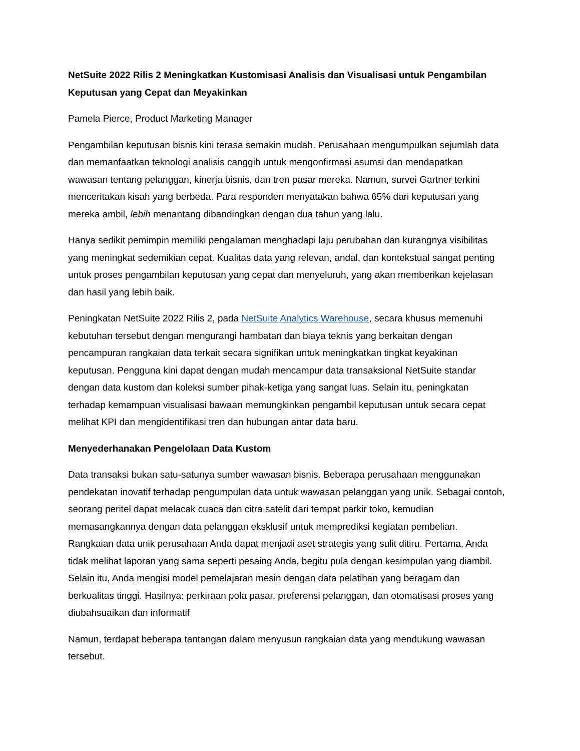NetSuite 2022 Rilis 2 Meningkatkan Kustomisasi Analisis dan Visualisasi untuk Pengambilan Keputusan yang Cepat dan Meyakinkan
Pamela Pierce, Product Marketing Manager
Pengambilan keputusan bisnis kini terasa semakin mudah. Perusahaan mengumpulkan sejumlah data dan memanfaatkan teknologi analisis canggih untuk mengonfirmasi asumsi dan mendapatkan wawasan tentang pelanggan, kinerja bisnis, dan tren pasar mereka. Namun, survei Gartner terkini menceritakan kisah yang berbeda. Para responden menyatakan bahwa 65% dari keputusan yang mereka ambil, lebih menantang dibandingkan dengan dua tahun yang lalu.
Hanya sedikit pemimpin memiliki pengalaman menghadapi laju perubahan dan kurangnya visibilitas yang meningkat sedemikian cepat. Kualitas data yang relevan, andal, dan kontekstual sangat penting untuk proses pengambilan keputusan yang cepat dan menyeluruh, yang akan memberikan kejelasan dan hasil yang lebih baik.
Peningkatan NetSuite 2022 Rilis 2, pada NetSuite Analytics Warehouse, secara khusus memenuhi kebutuhan tersebut dengan mengurangi hambatan dan biaya teknis yang berkaitan dengan pencampuran rangkaian data terkait secara signifikan untuk meningkatkan tingkat keyakinan keputusan. Pengguna kini dapat dengan mudah mencampur data transaksional NetSuite standar dengan data kustom dan koleksi sumber pihak-ketiga yang sangat luas. Selain itu, peningkatan terhadap kemampuan visualisasi bawaan memungkinkan pengambil keputusan untuk secara cepat melihat KPI dan mengidentifikasi tren dan hubungan antar data baru.
Menyederhanakan Pengelolaan Data Kustom
Data transaksi bukan satu-satunya sumber wawasan bisnis. Beberapa perusahaan menggunakan pendekatan inovatif terhadap pengumpulan data untuk wawasan pelanggan yang unik. Sebagai contoh, seorang peritel dapat melacak cuaca dan citra satelit dari tempat parkir toko, kemudian memasangkannya dengan data pelanggan eksklusif untuk memprediksi kegiatan pembelian. Rangkaian data unik perusahaan Anda dapat menjadi aset strategis yang sulit ditiru. Pertama, Anda tidak melihat laporan yang sama seperti pesaing Anda, begitu pula dengan kesimpulan yang diambil. Selain itu, Anda mengisi model pemelajaran mesin dengan data pelatihan yang beragam dan berkualitas tinggi. Hasilnya: perkiraan pola pasar, preferensi pelanggan, dan otomatisasi proses yang diubahsuaikan dan informatif
Namun, terdapat beberapa tantangan dalam menyusun rangkaian data yang mendukung wawasan tersebut.